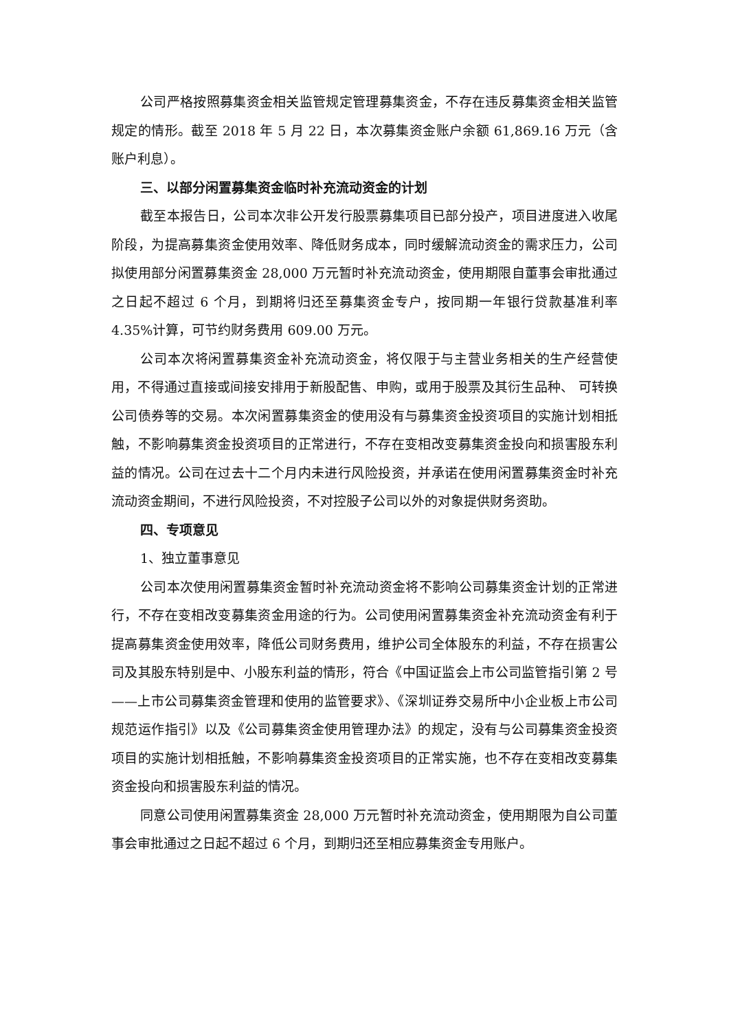公司严格按照募集资金相关监管规定管理募集资金，不存在违反募集资金相关监管规定的情形。截至 2018 年 5 月 22 日，本次募集资金账户余额 61,869.16 万元（含账户利息）。
三、以部分闲置募集资金临时补充流动资金的计划
截至本报告日，公司本次非公开发行股票募集项目已部分投产，项目进度进入收尾阶段，为提高募集资金使用效率、降低财务成本，同时缓解流动资金的需求压力，公司拟使用部分闲置募集资金 28,000 万元暂时补充流动资金，使用期限自董事会审批通过之日起不超过 6 个月，到期将归还至募集资金专户，按同期一年银行贷款基准利率 4.35%计算，可节约财务费用 609.00 万元。
公司本次将闲置募集资金补充流动资金，将仅限于与主营业务相关的生产经营使用，不得通过直接或间接安排用于新股配售、申购，或用于股票及其衍生品种、 可转换公司债券等的交易。本次闲置募集资金的使用没有与募集资金投资项目的实施计划相抵触，不影响募集资金投资项目的正常进行，不存在变相改变募集资金投向和损害股东利益的情况。公司在过去十二个月内未进行风险投资，并承诺在使用闲置募集资金时补充流动资金期间，不进行风险投资，不对控股子公司以外的对象提供财务资助。
四、专项意见
1、独立董事意见
公司本次使用闲置募集资金暂时补充流动资金将不影响公司募集资金计划的正常进行，不存在变相改变募集资金用途的行为。公司使用闲置募集资金补充流动资金有利于提高募集资金使用效率，降低公司财务费用，维护公司全体股东的利益，不存在损害公司及其股东特别是中、小股东利益的情形，符合《中国证监会上市公司监管指引第 2 号——上市公司募集资金管理和使用的监管要求》、《深圳证券交易所中小企业板上市公司规范运作指引》以及《公司募集资金使用管理办法》的规定，没有与公司募集资金投资项目的实施计划相抵触，不影响募集资金投资项目的正常实施，也不存在变相改变募集资金投向和损害股东利益的情况。
同意公司使用闲置募集资金 28,000 万元暂时补充流动资金，使用期限为自公司董事会审批通过之日起不超过 6 个月，到期归还至相应募集资金专用账户。